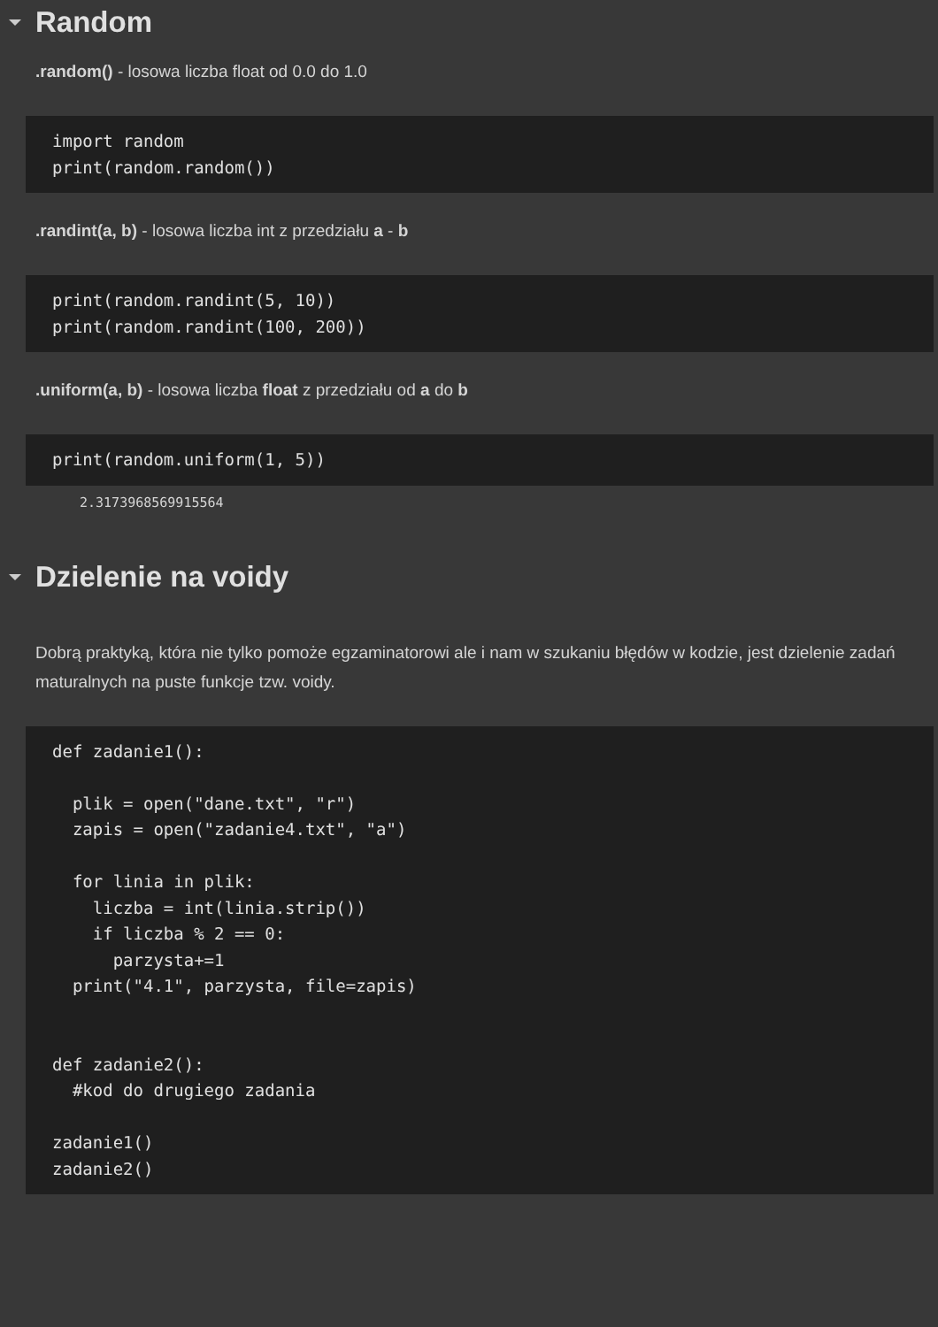Random
.random() - losowa liczba float od 0.0 do 1.0
import random
print(random.random())
.randint(a, b) - losowa liczba int z przedziału a - b
print(random.randint(5, 10))
print(random.randint(100, 200))
.uniform(a, b) - losowa liczba float z przedziału od a do b
print(random.uniform(1, 5))
2.3173968569915564
Dzielenie na voidy
Dobrą praktyką, która nie tylko pomoże egzaminatorowi ale i nam w szukaniu błędów w kodzie, jest dzielenie zadań maturalnych na puste funkcje tzw. voidy.
def zadanie1():

  plik = open("dane.txt", "r")
  zapis = open("zadanie4.txt", "a")

  for linia in plik:
    liczba = int(linia.strip())
    if liczba % 2 == 0:
      parzysta+=1
  print("4.1", parzysta, file=zapis)


def zadanie2():
  #kod do drugiego zadania

zadanie1()
zadanie2()